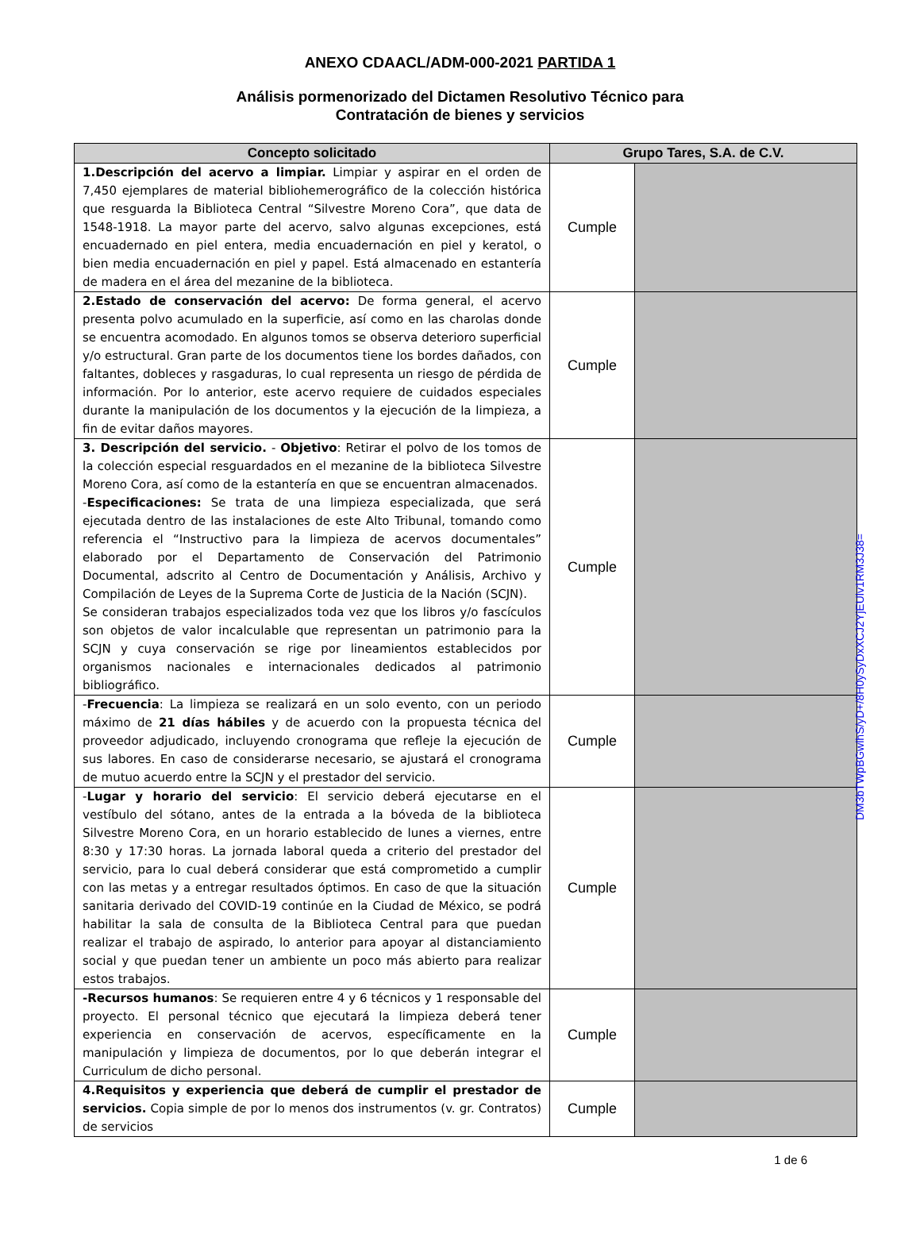ANEXO CDAACL/ADM-000-2021 PARTIDA 1
Análisis pormenorizado del Dictamen Resolutivo Técnico para
Contratación de bienes y servicios
| Concepto solicitado | Grupo Tares, S.A. de C.V. | |
| --- | --- | --- |
| 1.Descripción del acervo a limpiar. Limpiar y aspirar en el orden de 7,450 ejemplares de material bibliohemerográfico de la colección histórica que resguarda la Biblioteca Central “Silvestre Moreno Cora”, que data de 1548-1918. La mayor parte del acervo, salvo algunas excepciones, está encuadernado en piel entera, media encuadernación en piel y keratol, o bien media encuadernación en piel y papel. Está almacenado en estantería de madera en el área del mezanine de la biblioteca. | Cumple | |
| 2.Estado de conservación del acervo: De forma general, el acervo presenta polvo acumulado en la superficie, así como en las charolas donde se encuentra acomodado. En algunos tomos se observa deterioro superficial y/o estructural. Gran parte de los documentos tiene los bordes dañados, con faltantes, dobleces y rasgaduras, lo cual representa un riesgo de pérdida de información. Por lo anterior, este acervo requiere de cuidados especiales durante la manipulación de los documentos y la ejecución de la limpieza, a fin de evitar daños mayores. | Cumple | |
| 3. Descripción del servicio. - Objetivo : Retirar el polvo de los tomos de la colección especial resguardados en el mezanine de la biblioteca Silvestre Moreno Cora, así como de la estantería en que se encuentran almacenados. - Especificaciones: Se trata de una limpieza especializada, que será ejecutada dentro de las instalaciones de este Alto Tribunal, tomando como referencia el “Instructivo para la limpieza de acervos documentales” elaborado por el Departamento de Conservación del Patrimonio Documental, adscrito al Centro de Documentación y Análisis, Archivo y Compilación de Leyes de la Suprema Corte de Justicia de la Nación (SCJN). Se consideran trabajos especializados toda vez que los libros y/o fascículos son objetos de valor incalculable que representan un patrimonio para la SCJN y cuya conservación se rige por lineamientos establecidos por organismos nacionales e internacionales dedicados al patrimonio bibliográfico. | Cumple | |
| - Frecuencia : La limpieza se realizará en un solo evento, con un periodo máximo de 21 días hábiles y de acuerdo con la propuesta técnica del proveedor adjudicado, incluyendo cronograma que refleje la ejecución de sus labores. En caso de considerarse necesario, se ajustará el cronograma de mutuo acuerdo entre la SCJN y el prestador del servicio. | Cumple | |
| - Lugar y horario del servicio : El servicio deberá ejecutarse en el vestíbulo del sótano, antes de la entrada a la bóveda de la biblioteca Silvestre Moreno Cora, en un horario establecido de lunes a viernes, entre 8:30 y 17:30 horas. La jornada laboral queda a criterio del prestador del servicio, para lo cual deberá considerar que está comprometido a cumplir con las metas y a entregar resultados óptimos. En caso de que la situación sanitaria derivado del COVID-19 continúe en la Ciudad de México, se podrá habilitar la sala de consulta de la Biblioteca Central para que puedan realizar el trabajo de aspirado, lo anterior para apoyar al distanciamiento social y que puedan tener un ambiente un poco más abierto para realizar estos trabajos. | Cumple | |
| -Recursos humanos : Se requieren entre 4 y 6 técnicos y 1 responsable del proyecto. El personal técnico que ejecutará la limpieza deberá tener experiencia en conservación de acervos, específicamente en la manipulación y limpieza de documentos, por lo que deberán integrar el Curriculum de dicho personal. | Cumple | |
| 4.Requisitos y experiencia que deberá de cumplir el prestador de servicios. Copia simple de por lo menos dos instrumentos (v. gr. Contratos) de servicios | Cumple | |
1 de 6
DM3bTWpBGwlhS/yD+/8H0ySyDxXCJ2YjEUlv1RM3J38=